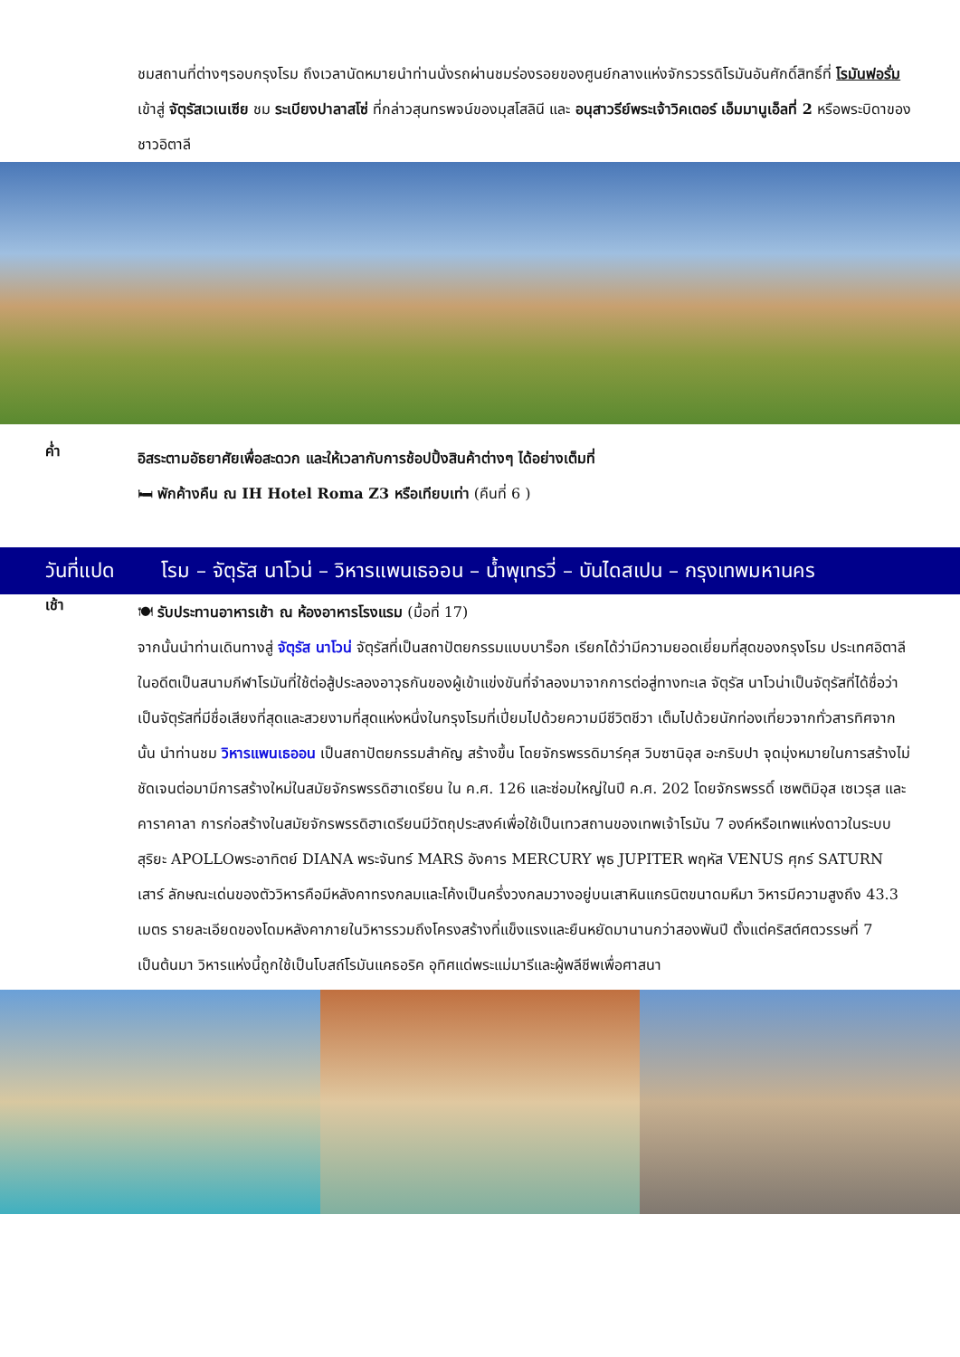ชมสถานที่ต่างๆรอบกรุงโรม ถึงเวลานัดหมายนำท่านนั่งรถผ่านชมร่องรอยของศูนย์กลางแห่งจักรวรรดิโรมันอันศักดิ์สิทธิ์ที่ โรมันฟอรั่ม เข้าสู่ จัตุรัสเวเนเซีย ชม ระเบียงปาลาสโซ่ ที่กล่าวสุนทรพจน์ของมุสโสลินี และ อนุสาวรีย์พระเจ้าวิคเตอร์ เอ็มมานูเอ็ลที่ 2 หรือพระบิดาของชาวอิตาลี
ค่ำ
อิสระตามอัธยาศัยเพื่อสะดวก และให้เวลากับการช้อปปิ้งสินค้าต่างๆ ได้อย่างเต็มที่
🛏 พักค้างคืน ณ IH Hotel Roma Z3 หรือเทียบเท่า (คืนที่ 6 )
วันที่แปด โรม – จัตุรัส นาโวน่ – วิหารแพนเธออน – น้ำพุเทรวี่ – บันไดสเปน – กรุงเทพมหานคร
เช้า
🍽 รับประทานอาหารเช้า ณ ห้องอาหารโรงแรม (มื้อที่ 17)
จากนั้นนำท่านเดินทางสู่ จัตุรัส นาโวน่ จัตุรัสที่เป็นสถาปัตยกรรมแบบบาร็อก เรียกได้ว่ามีความยอดเยี่ยมที่สุดของกรุงโรม ประเทศอิตาลี ในอดีตเป็นสนามกีฬาโรมันที่ใช้ต่อสู้ประลองอาวุธกันของผู้เข้าแข่งขันที่จำลองมาจากการต่อสู่ทางทะเล จัตุรัส นาโวน่าเป็นจัตุรัสที่ได้ชื่อว่าเป็นจัตุรัสที่มีชื่อเสียงที่สุดและสวยงามที่สุดแห่งหนึ่งในกรุงโรมที่เปี่ยมไปด้วยความมีชีวิตชีวา เต็มไปด้วยนักท่องเที่ยวจากทั่วสารทิศจากนั้น นำท่านชม วิหารแพนเธออน เป็นสถาปัตยกรรมสำคัญ สร้างขึ้น โดยจักรพรรดิมาร์คุส วิบซานิอุส อะกริบปา จุดมุ่งหมายในการสร้างไม่ชัดเจนต่อมามีการสร้างใหม่ในสมัยจักรพรรดิฮาเดรียน ใน ค.ศ. 126 และซ่อมใหญ่ในปี ค.ศ. 202 โดยจักรพรรดิ์ เซพติมิอุส เซเวรุส และคาราคาลา การก่อสร้างในสมัยจักรพรรดิฮาเดรียนมีวัตถุประสงค์เพื่อใช้เป็นเทวสถานของเทพเจ้าโรมัน 7 องค์หรือเทพแห่งดาวในระบบสุริยะ APOLLOพระอาทิตย์ DIANA พระจันทร์ MARS อังคาร MERCURY พุธ JUPITER พฤหัส VENUS ศุกร์ SATURN เสาร์ ลักษณะเด่นของตัววิหารคือมีหลังคาทรงกลมและโค้งเป็นครึ่งวงกลมวางอยู่บนเสาหินแกรนิตขนาดมหึมา วิหารมีความสูงถึง 43.3 เมตร รายละเอียดของโดมหลังคาภายในวิหารรวมถึงโครงสร้างที่แข็งแรงและยืนหยัดมานานกว่าสองพันปี ตั้งแต่คริสต์ศตวรรษที่ 7 เป็นต้นมา วิหารแห่งนี้ถูกใช้เป็นโบสถ์โรมันแคธอริค อุทิศแด่พระแม่มารีและผู้พลีชีพเพื่อศาสนา